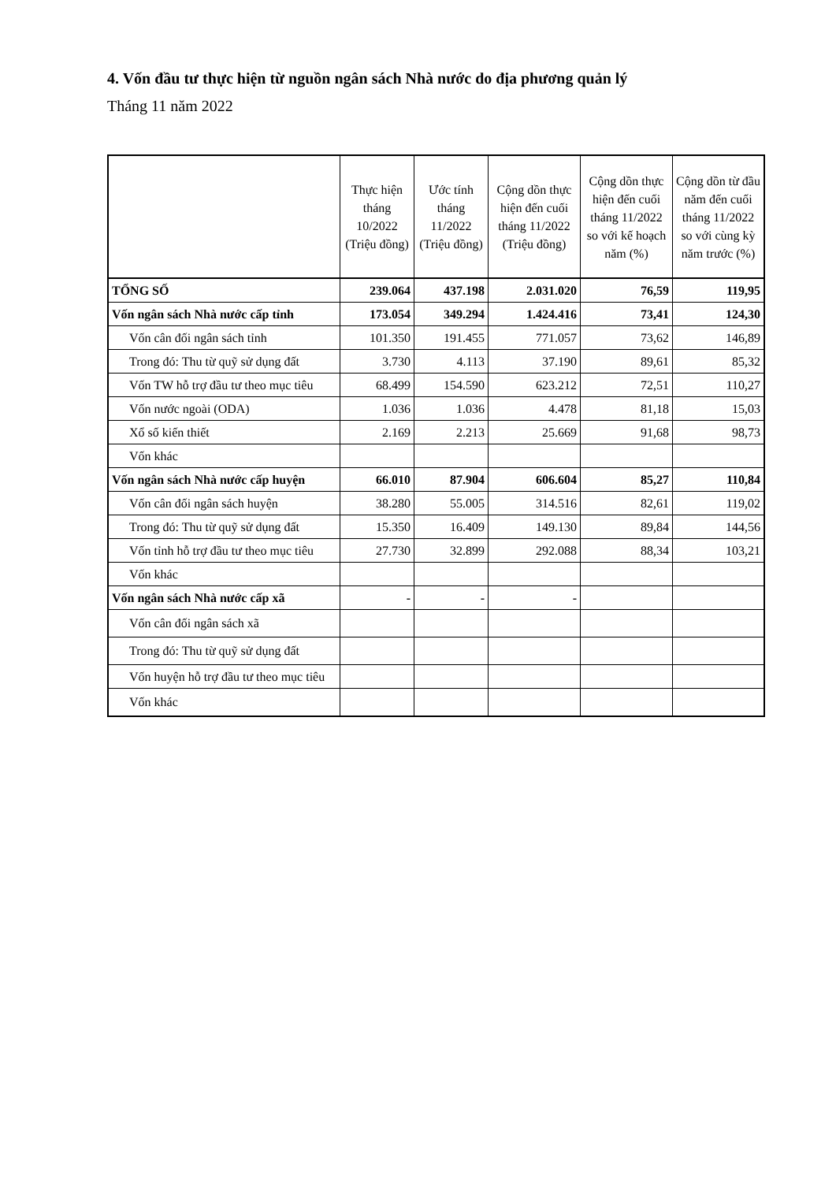4. Vốn đầu tư thực hiện từ nguồn ngân sách Nhà nước do địa phương quản lý
Tháng 11 năm 2022
| | Thực hiện tháng 10/2022 (Triệu đồng) | Ước tính tháng 11/2022 (Triệu đồng) | Cộng dồn thực hiện đến cuối tháng 11/2022 (Triệu đồng) | Cộng dồn thực hiện đến cuối tháng 11/2022 so với kế hoạch năm (%) | Cộng dồn từ đầu năm đến cuối tháng 11/2022 so với cùng kỳ năm trước (%) |
| --- | --- | --- | --- | --- | --- |
| TỔNG SỐ | 239.064 | 437.198 | 2.031.020 | 76,59 | 119,95 |
| Vốn ngân sách Nhà nước cấp tỉnh | 173.054 | 349.294 | 1.424.416 | 73,41 | 124,30 |
| Vốn cân đối ngân sách tỉnh | 101.350 | 191.455 | 771.057 | 73,62 | 146,89 |
| Trong đó: Thu từ quỹ sử dụng đất | 3.730 | 4.113 | 37.190 | 89,61 | 85,32 |
| Vốn TW hỗ trợ đầu tư theo mục tiêu | 68.499 | 154.590 | 623.212 | 72,51 | 110,27 |
| Vốn nước ngoài (ODA) | 1.036 | 1.036 | 4.478 | 81,18 | 15,03 |
| Xổ số kiến thiết | 2.169 | 2.213 | 25.669 | 91,68 | 98,73 |
| Vốn khác | | | | | |
| Vốn ngân sách Nhà nước cấp huyện | 66.010 | 87.904 | 606.604 | 85,27 | 110,84 |
| Vốn cân đối ngân sách huyện | 38.280 | 55.005 | 314.516 | 82,61 | 119,02 |
| Trong đó: Thu từ quỹ sử dụng đất | 15.350 | 16.409 | 149.130 | 89,84 | 144,56 |
| Vốn tỉnh hỗ trợ đầu tư theo mục tiêu | 27.730 | 32.899 | 292.088 | 88,34 | 103,21 |
| Vốn khác | | | | | |
| Vốn ngân sách Nhà nước cấp xã | - | - | - | | |
| Vốn cân đối ngân sách xã | | | | | |
| Trong đó: Thu từ quỹ sử dụng đất | | | | | |
| Vốn huyện hỗ trợ đầu tư theo mục tiêu | | | | | |
| Vốn khác | | | | | |